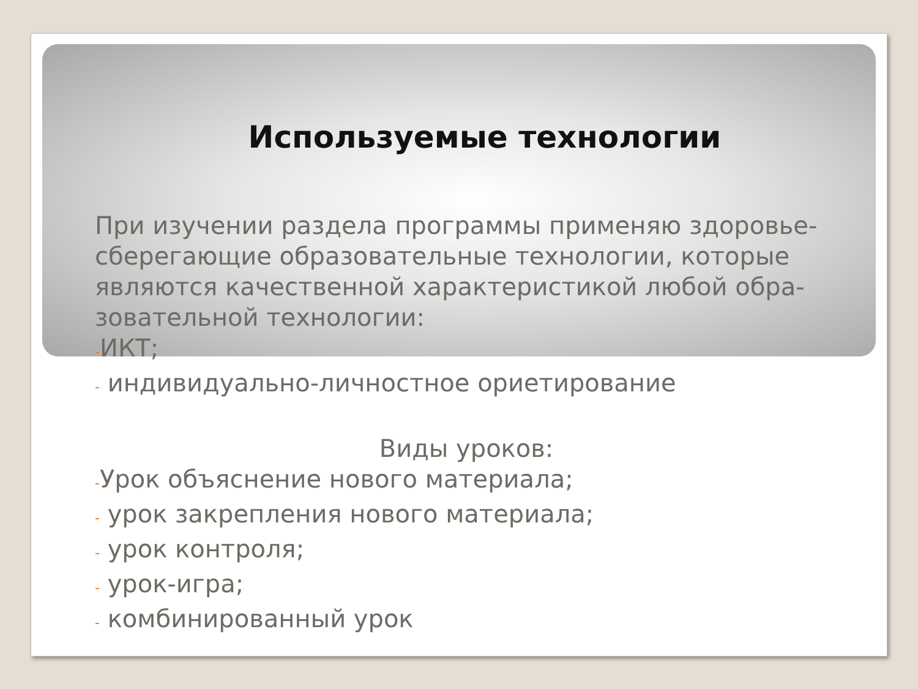Используемые технологии
При изучении раздела программы применяю здоровье-сберегающие образовательные технологии, которые являются качественной характеристикой любой обра-зовательной технологии:
-ИКТ;
- индивидуально-личностное ориетирование
Виды уроков:
-Урок объяснение нового материала;
- урок закрепления нового материала;
- урок контроля;
- урок-игра;
- комбинированный урок